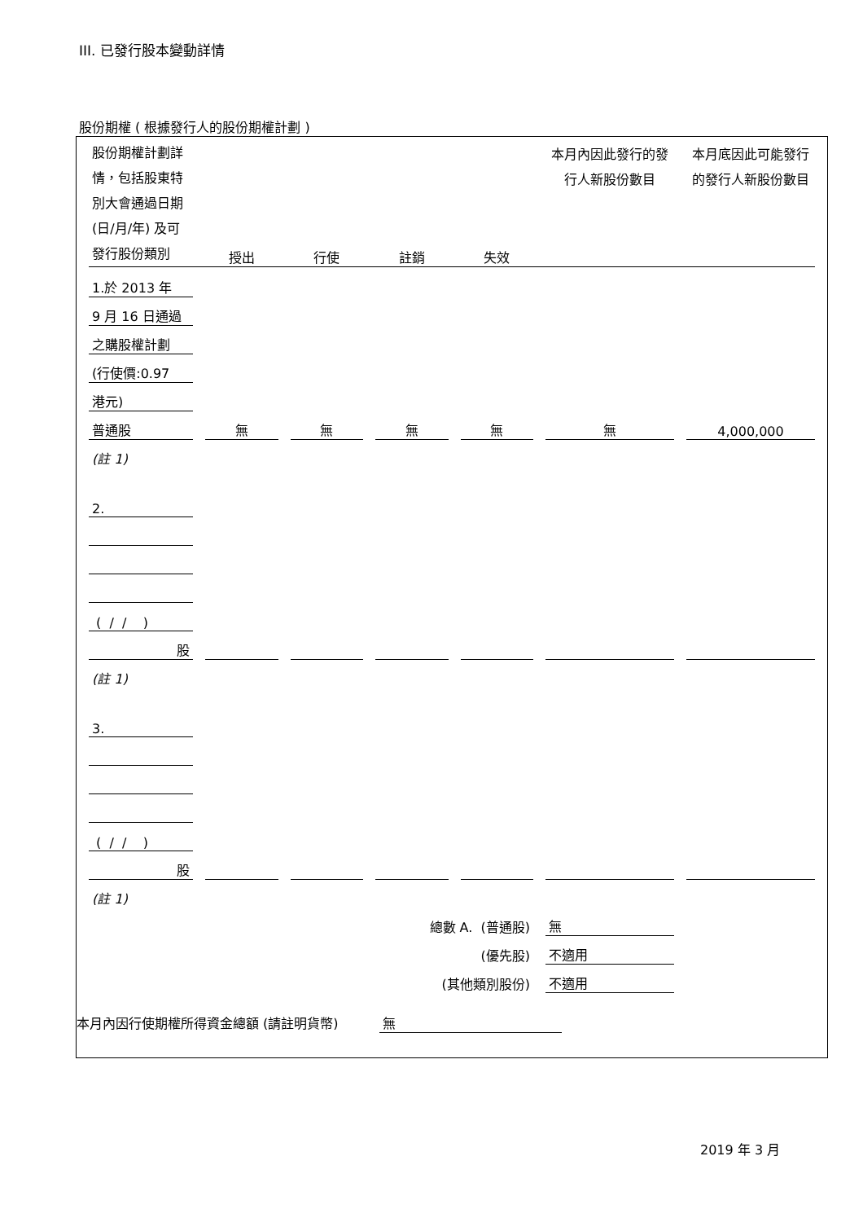III. 已發行股本變動詳情
股份期權 ( 根據發行人的股份期權計劃 )
| 股份期權計劃詳情，包括股東特別大會通過日期 (日/月/年) 及可發行股份類別 | 授出 | 行使 | 註銷 | 失效 | 本月內因此發行的發行人新股份數目 | 本月底因此可能發行的發行人新股份數目 |
| 1.於 2013 年 | | | | | | |
| 9 月 16 日通過 | | | | | | |
| 之購股權計劃 | | | | | | |
| (行使價:0.97 | | | | | | |
| 港元) | | | | | | |
| 普通股 | 無 | 無 | 無 | 無 | 無 | 4,000,000 |
| (註 1) | | | | | | |
| 2. | | | | | | |
| ( / / ) | | | | | | |
| 股 | | | | | | |
| (註 1) | | | | | | |
| 3. | | | | | | |
| ( / / ) | | | | | | |
| 股 | | | | | | |
| (註 1) | | | | | | |
| 總數 A. (普通股) | | | | | 無 | |
| (優先股) | | | | | 不適用 | |
| (其他類別股份) | | | | | 不適用 | |
本月內因行使期權所得資金總額 (請註明貨幣) 無
2019 年 3 月